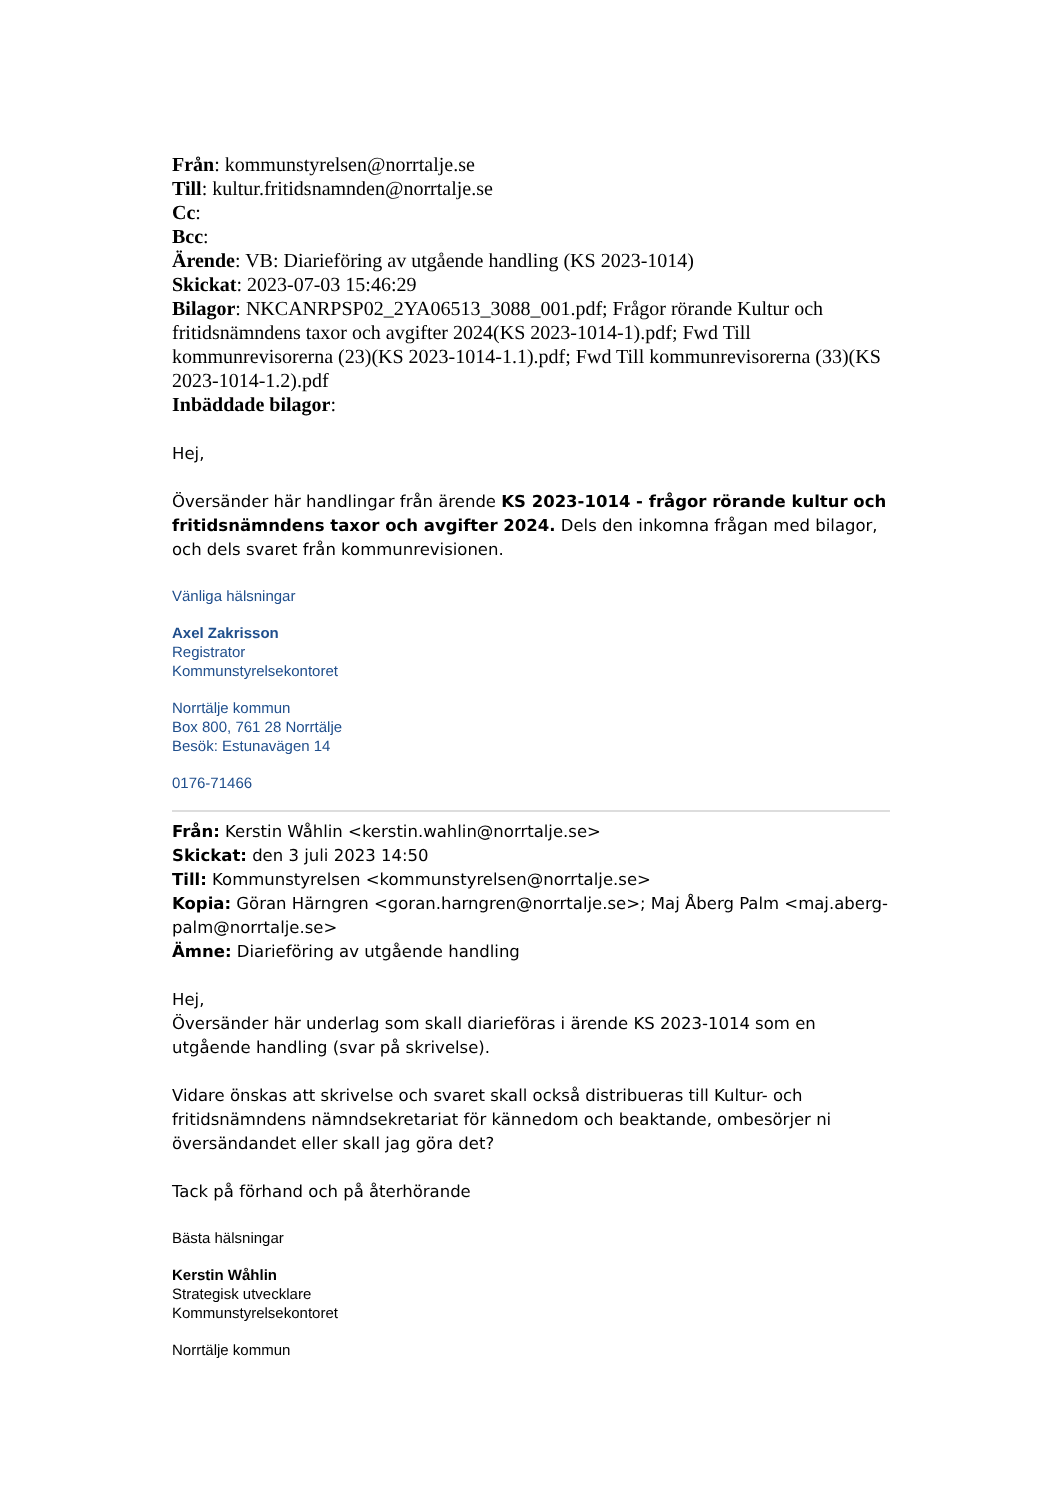Från: kommunstyrelsen@norrtalje.se
Till: kultur.fritidsnamnden@norrtalje.se
Cc:
Bcc:
Ärende: VB: Diarieföring av utgående handling (KS 2023-1014)
Skickat: 2023-07-03 15:46:29
Bilagor: NKCANRPSP02_2YA06513_3088_001.pdf; Frågor rörande Kultur och fritidsnämndens taxor och avgifter 2024(KS 2023-1014-1).pdf; Fwd Till kommunrevisorerna (23)(KS 2023-1014-1.1).pdf; Fwd Till kommunrevisorerna (33)(KS 2023-1014-1.2).pdf
Inbäddade bilagor:
Hej,
Översänder här handlingar från ärende KS 2023-1014 - frågor rörande kultur och fritidsnämndens taxor och avgifter 2024. Dels den inkomna frågan med bilagor, och dels svaret från kommunrevisionen.
Vänliga hälsningar
Axel Zakrisson
Registrator
Kommunstyrelsekontoret
Norrtälje kommun
Box 800, 761 28 Norrtälje
Besök: Estunavägen 14
0176-71466
Från: Kerstin Wåhlin <kerstin.wahlin@norrtalje.se>
Skickat: den 3 juli 2023 14:50
Till: Kommunstyrelsen <kommunstyrelsen@norrtalje.se>
Kopia: Göran Härngren <goran.harngren@norrtalje.se>; Maj Åberg Palm <maj.aberg-palm@norrtalje.se>
Ämne: Diarieföring av utgående handling
Hej,
Översänder här underlag som skall diarieföras i ärende KS 2023-1014 som en utgående handling (svar på skrivelse).
Vidare önskas att skrivelse och svaret skall också distribueras till Kultur- och fritidsnämndens nämndsekretariat för kännedom och beaktande, ombesörjer ni översändandet eller skall jag göra det?
Tack på förhand och på återhörande
Bästa hälsningar
Kerstin Wåhlin
Strategisk utvecklare
Kommunstyrelsekontoret
Norrtälje kommun